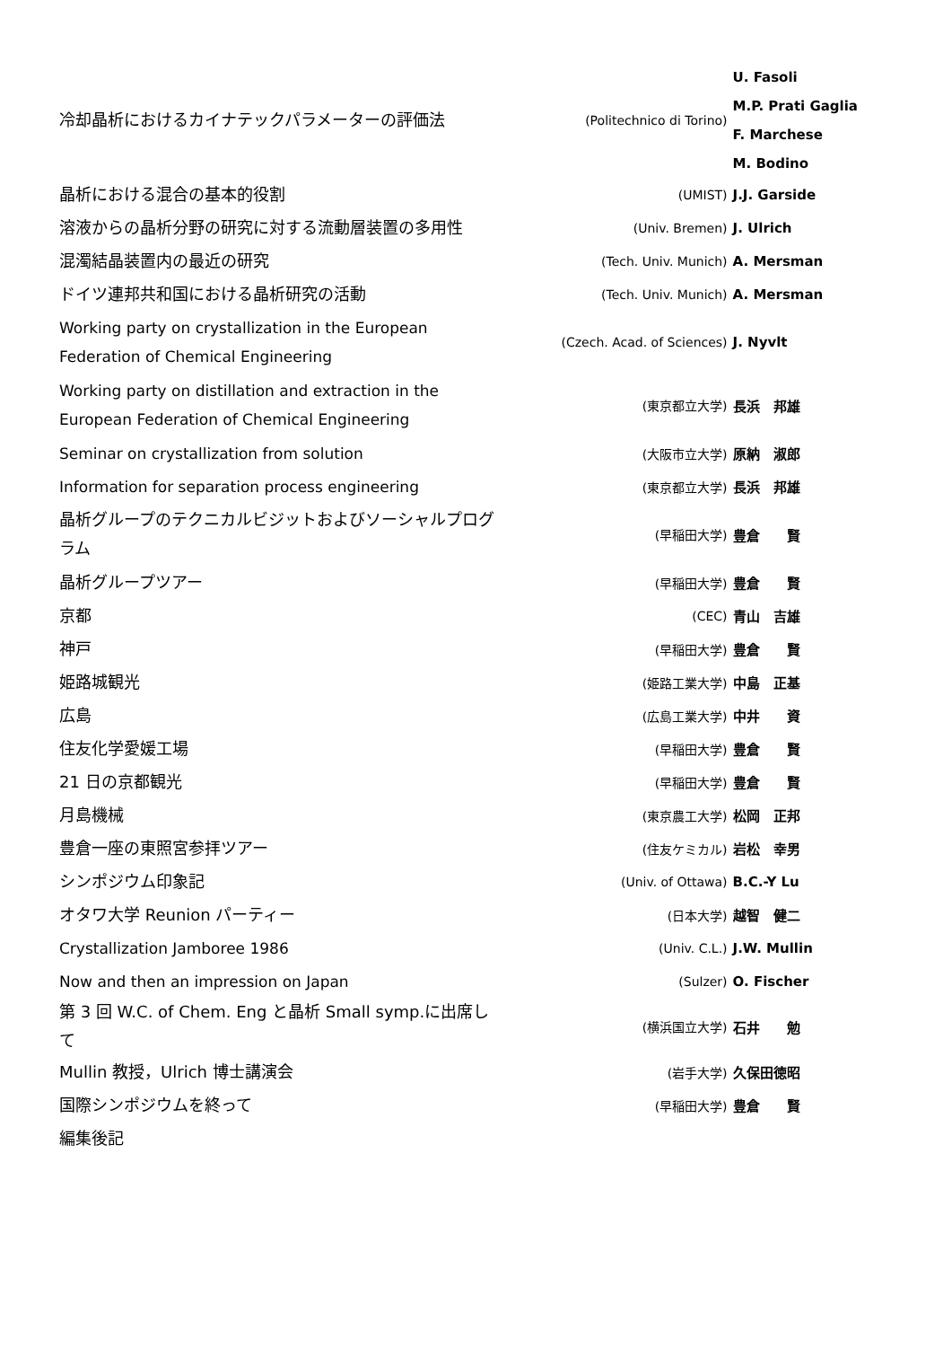| 冷却晶析におけるカイナテックパラメーターの評価法 | (Politechnico di Torino) | U. Fasoli M.P. Prati Gaglia F. Marchese M. Bodino |
| 晶析における混合の基本的役割 | (UMIST) | J.J. Garside |
| 溶液からの晶析分野の研究に対する流動層装置の多用性 | (Univ. Bremen) | J. Ulrich |
| 混濁結晶装置内の最近の研究 | (Tech. Univ. Munich) | A. Mersman |
| ドイツ連邦共和国における晶析研究の活動 | (Tech. Univ. Munich) | A. Mersman |
| Working party on crystallization in the European Federation of Chemical Engineering | (Czech. Acad. of Sciences) | J. Nyvlt |
| Working party on distillation and extraction in the European Federation of Chemical Engineering | (東京都立大学) | 長浜 邦雄 |
| Seminar on crystallization from solution | (大阪市立大学) | 原納 淑郎 |
| Information for separation process engineering | (東京都立大学) | 長浜 邦雄 |
| 晶析グループのテクニカルビジットおよびソーシャルプログラム | (早稲田大学) | 豊倉 賢 |
| 晶析グループツアー | (早稲田大学) | 豊倉 賢 |
| 京都 | (CEC) | 青山 吉雄 |
| 神戸 | (早稲田大学) | 豊倉 賢 |
| 姫路城観光 | (姫路工業大学) | 中島 正基 |
| 広島 | (広島工業大学) | 中井 資 |
| 住友化学愛媛工場 | (早稲田大学) | 豊倉 賢 |
| 21 日の京都観光 | (早稲田大学) | 豊倉 賢 |
| 月島機械 | (東京農工大学) | 松岡 正邦 |
| 豊倉一座の東照宮参拝ツアー | (住友ケミカル) | 岩松 幸男 |
| シンポジウム印象記 | (Univ. of Ottawa) | B.C.-Y Lu |
| オタワ大学 Reunion パーティー | (日本大学) | 越智 健二 |
| Crystallization Jamboree 1986 | (Univ. C.L.) | J.W. Mullin |
| Now and then an impression on Japan | (Sulzer) | O. Fischer |
| 第 3 回 W.C. of Chem. Eng と晶析 Small symp.に出席して | (横浜国立大学) | 石井 勉 |
| Mullin 教授，Ulrich 博士講演会 | (岩手大学) | 久保田徳昭 |
| 国際シンポジウムを終って | (早稲田大学) | 豊倉 賢 |
| 編集後記 | | |